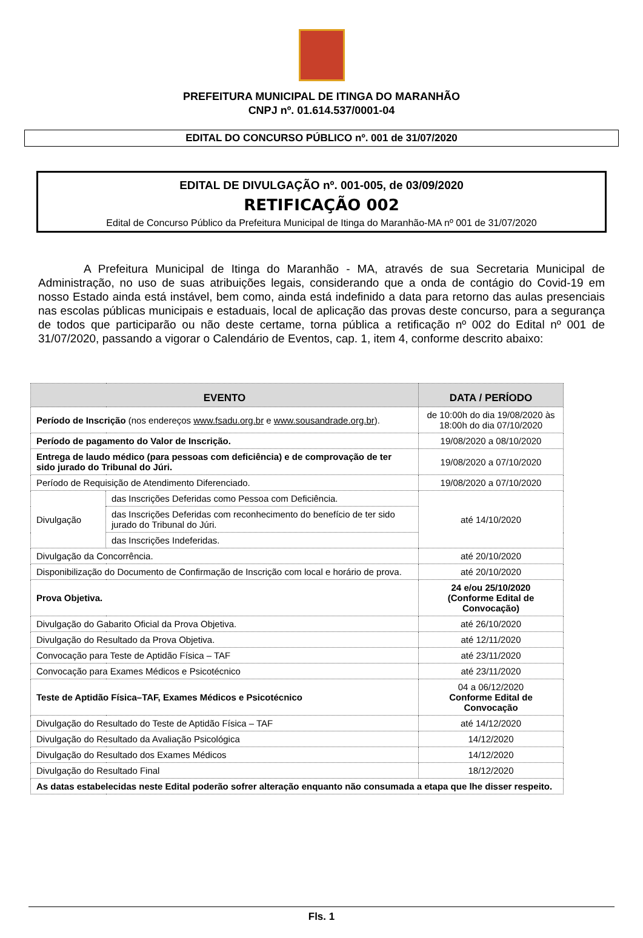PREFEITURA MUNICIPAL DE ITINGA DO MARANHÃO
CNPJ nº. 01.614.537/0001-04
EDITAL DO CONCURSO PÚBLICO nº. 001 de 31/07/2020
EDITAL DE DIVULGAÇÃO nº. 001-005, de 03/09/2020
RETIFICAÇÃO 002
Edital de Concurso Público da Prefeitura Municipal de Itinga do Maranhão-MA nº 001 de 31/07/2020
A Prefeitura Municipal de Itinga do Maranhão - MA, através de sua Secretaria Municipal de Administração, no uso de suas atribuições legais, considerando que a onda de contágio do Covid-19 em nosso Estado ainda está instável, bem como, ainda está indefinido a data para retorno das aulas presenciais nas escolas públicas municipais e estaduais, local de aplicação das provas deste concurso, para a segurança de todos que participarão ou não deste certame, torna pública a retificação nº 002 do Edital nº 001 de 31/07/2020, passando a vigorar o Calendário de Eventos, cap. 1, item 4, conforme descrito abaixo:
| EVENTO | | DATA / PERÍODO |
| --- | --- | --- |
| Período de Inscrição (nos endereços www.fsadu.org.br e www.sousandrade.org.br ). | | de 10:00h do dia 19/08/2020 às 18:00h do dia 07/10/2020 |
| Período de pagamento do Valor de Inscrição. | | 19/08/2020 a 08/10/2020 |
| Entrega de laudo médico (para pessoas com deficiência) e de comprovação de ter sido jurado do Tribunal do Júri. | | 19/08/2020 a 07/10/2020 |
| Período de Requisição de Atendimento Diferenciado. | | 19/08/2020 a 07/10/2020 |
| Divulgação | das Inscrições Deferidas como Pessoa com Deficiência. | até 14/10/2020 |
| | das Inscrições Deferidas com reconhecimento do benefício de ter sido jurado do Tribunal do Júri. | |
| | das Inscrições Indeferidas. | |
| Divulgação da Concorrência. | | até 20/10/2020 |
| Disponibilização do Documento de Confirmação de Inscrição com local e horário de prova. | | até 20/10/2020 |
| Prova Objetiva. | | 24 e/ou 25/10/2020 (Conforme Edital de Convocação) |
| Divulgação do Gabarito Oficial da Prova Objetiva. | | até 26/10/2020 |
| Divulgação do Resultado da Prova Objetiva. | | até 12/11/2020 |
| Convocação para Teste de Aptidão Física – TAF | | até 23/11/2020 |
| Convocação para Exames Médicos e Psicotécnico | | até 23/11/2020 |
| Teste de Aptidão Física–TAF, Exames Médicos e Psicotécnico | | 04 a 06/12/2020 Conforme Edital de Convocação |
| Divulgação do Resultado do Teste de Aptidão Física – TAF | | até 14/12/2020 |
| Divulgação do Resultado da Avaliação Psicológica | | 14/12/2020 |
| Divulgação do Resultado dos Exames Médicos | | 14/12/2020 |
| Divulgação do Resultado Final | | 18/12/2020 |
| As datas estabelecidas neste Edital poderão sofrer alteração enquanto não consumada a etapa que lhe disser respeito. | | |
Fls. 1